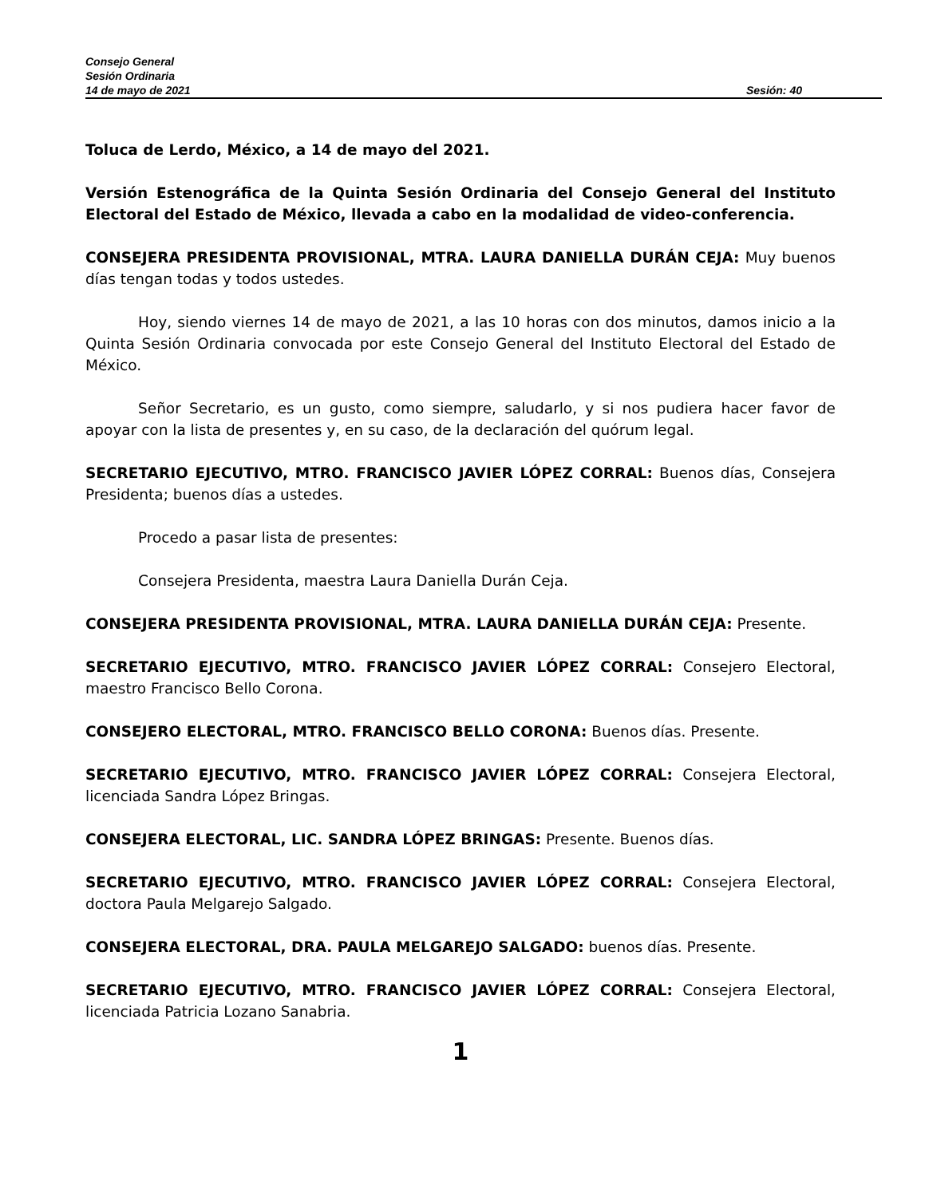Consejo General
Sesión Ordinaria
14 de mayo de 2021 Sesión: 40
Toluca de Lerdo, México, a 14 de mayo del 2021.
Versión Estenográfica de la Quinta Sesión Ordinaria del Consejo General del Instituto Electoral del Estado de México, llevada a cabo en la modalidad de video-conferencia.
CONSEJERA PRESIDENTA PROVISIONAL, MTRA. LAURA DANIELLA DURÁN CEJA: Muy buenos días tengan todas y todos ustedes.
Hoy, siendo viernes 14 de mayo de 2021, a las 10 horas con dos minutos, damos inicio a la Quinta Sesión Ordinaria convocada por este Consejo General del Instituto Electoral del Estado de México.
Señor Secretario, es un gusto, como siempre, saludarlo, y si nos pudiera hacer favor de apoyar con la lista de presentes y, en su caso, de la declaración del quórum legal.
SECRETARIO EJECUTIVO, MTRO. FRANCISCO JAVIER LÓPEZ CORRAL: Buenos días, Consejera Presidenta; buenos días a ustedes.
Procedo a pasar lista de presentes:
Consejera Presidenta, maestra Laura Daniella Durán Ceja.
CONSEJERA PRESIDENTA PROVISIONAL, MTRA. LAURA DANIELLA DURÁN CEJA: Presente.
SECRETARIO EJECUTIVO, MTRO. FRANCISCO JAVIER LÓPEZ CORRAL: Consejero Electoral, maestro Francisco Bello Corona.
CONSEJERO ELECTORAL, MTRO. FRANCISCO BELLO CORONA: Buenos días. Presente.
SECRETARIO EJECUTIVO, MTRO. FRANCISCO JAVIER LÓPEZ CORRAL: Consejera Electoral, licenciada Sandra López Bringas.
CONSEJERA ELECTORAL, LIC. SANDRA LÓPEZ BRINGAS: Presente. Buenos días.
SECRETARIO EJECUTIVO, MTRO. FRANCISCO JAVIER LÓPEZ CORRAL: Consejera Electoral, doctora Paula Melgarejo Salgado.
CONSEJERA ELECTORAL, DRA. PAULA MELGAREJO SALGADO: buenos días. Presente.
SECRETARIO EJECUTIVO, MTRO. FRANCISCO JAVIER LÓPEZ CORRAL: Consejera Electoral, licenciada Patricia Lozano Sanabria.
1